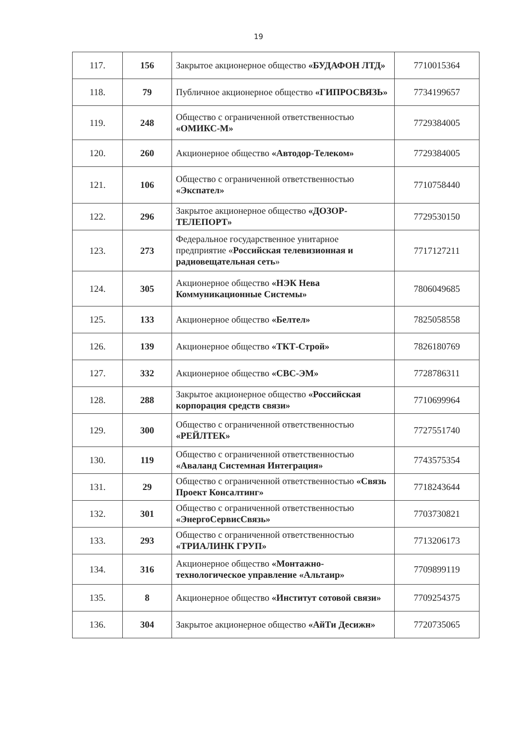19
| 117. | 156 | Закрытое акционерное общество «БУДАФОН ЛТД» | 7710015364 |
| 118. | 79 | Публичное акционерное общество «ГИПРОСВЯЗЬ» | 7734199657 |
| 119. | 248 | Общество с ограниченной ответственностью «ОМИКС-М» | 7729384005 |
| 120. | 260 | Акционерное общество «Автодор-Телеком» | 7729384005 |
| 121. | 106 | Общество с ограниченной ответственностью «Экспател» | 7710758440 |
| 122. | 296 | Закрытое акционерное общество «ДОЗОР-ТЕЛЕПОРТ» | 7729530150 |
| 123. | 273 | Федеральное государственное унитарное предприятие « Российская телевизионная и радиовещательная сеть » | 7717127211 |
| 124. | 305 | Акционерное общество «НЭК Нева Коммуникационные Системы» | 7806049685 |
| 125. | 133 | Акционерное общество «Белтел» | 7825058558 |
| 126. | 139 | Акционерное общество «ТКТ-Строй» | 7826180769 |
| 127. | 332 | Акционерное общество «СВС-ЭМ» | 7728786311 |
| 128. | 288 | Закрытое акционерное общество «Российская корпорация средств связи» | 7710699964 |
| 129. | 300 | Общество с ограниченной ответственностью «РЕЙЛТЕК» | 7727551740 |
| 130. | 119 | Общество с ограниченной ответственностью «Аваланд Системная Интеграция» | 7743575354 |
| 131. | 29 | Общество с ограниченной ответственностью «Связь Проект Консалтинг» | 7718243644 |
| 132. | 301 | Общество с ограниченной ответственностью «ЭнергоСервисСвязь» | 7703730821 |
| 133. | 293 | Общество с ограниченной ответственностью «ТРИАЛИНК ГРУП» | 7713206173 |
| 134. | 316 | Акционерное общество «Монтажно-технологическое управление «Альтаир» | 7709899119 |
| 135. | 8 | Акционерное общество «Институт сотовой связи» | 7709254375 |
| 136. | 304 | Закрытое акционерное общество «АйТи Десижн» | 7720735065 |